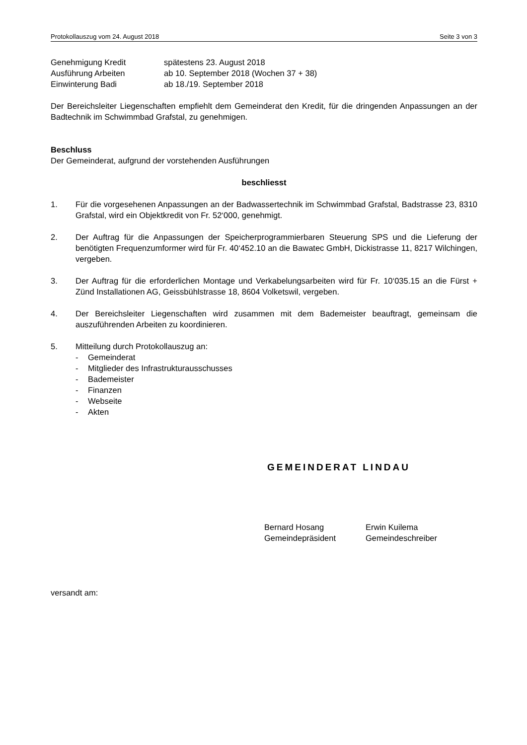Protokollauszug vom 24. August 2018 Seite 3 von 3
Genehmigung Kredit spätestens 23. August 2018
Ausführung Arbeiten ab 10. September 2018 (Wochen 37 + 38)
Einwinterung Badi ab 18./19. September 2018
Der Bereichsleiter Liegenschaften empfiehlt dem Gemeinderat den Kredit, für die dringenden Anpassungen an der Badtechnik im Schwimmbad Grafstal, zu genehmigen.
Beschluss
Der Gemeinderat, aufgrund der vorstehenden Ausführungen
beschliesst
1. Für die vorgesehenen Anpassungen an der Badwassertechnik im Schwimmbad Grafstal, Badstrasse 23, 8310 Grafstal, wird ein Objektkredit von Fr. 52‘000, genehmigt.
2. Der Auftrag für die Anpassungen der Speicherprogrammierbaren Steuerung SPS und die Lieferung der benötigten Frequenzumformer wird für Fr. 40‘452.10 an die Bawatec GmbH, Dickistrasse 11, 8217 Wilchingen, vergeben.
3. Der Auftrag für die erforderlichen Montage und Verkabelungsarbeiten wird für Fr. 10‘035.15 an die Fürst + Zünd Installationen AG, Geissbühlstrasse 18, 8604 Volketswil, vergeben.
4. Der Bereichsleiter Liegenschaften wird zusammen mit dem Bademeister beauftragt, gemeinsam die auszuführenden Arbeiten zu koordinieren.
5. Mitteilung durch Protokollauszug an:
- Gemeinderat
- Mitglieder des Infrastrukturausschusses
- Bademeister
- Finanzen
- Webseite
- Akten
GEMEINDERAT LINDAU
Bernard Hosang
Gemeindepräsident
Erwin Kuilema
Gemeindeschreiber
versandt am: